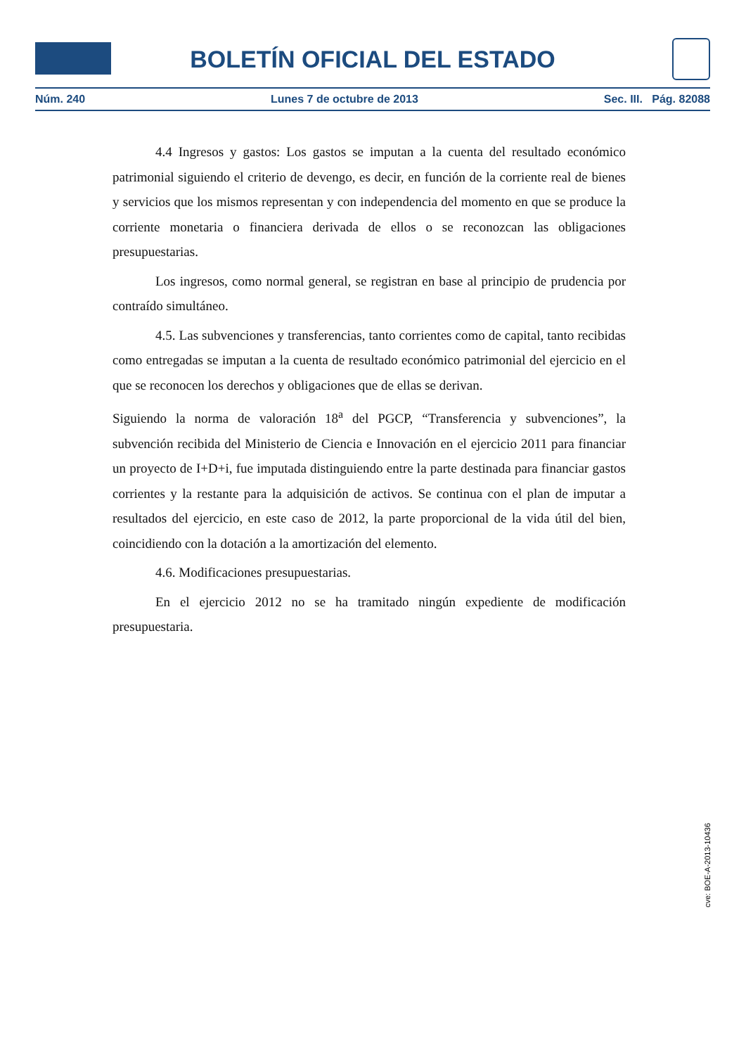BOLETÍN OFICIAL DEL ESTADO
Núm. 240 Lunes 7 de octubre de 2013 Sec. III. Pág. 82088
4.4 Ingresos y gastos: Los gastos se imputan a la cuenta del resultado económico patrimonial siguiendo el criterio de devengo, es decir, en función de la corriente real de bienes y servicios que los mismos representan y con independencia del momento en que se produce la corriente monetaria o financiera derivada de ellos o se reconozcan las obligaciones presupuestarias.
Los ingresos, como normal general, se registran en base al principio de prudencia por contraído simultáneo.
4.5. Las subvenciones y transferencias, tanto corrientes como de capital, tanto recibidas como entregadas se imputan a la cuenta de resultado económico patrimonial del ejercicio en el que se reconocen los derechos y obligaciones que de ellas se derivan.
Siguiendo la norma de valoración 18<sup>a</sup> del PGCP, “Transferencia y subvenciones”, la subvención recibida del Ministerio de Ciencia e Innovación en el ejercicio 2011 para financiar un proyecto de I+D+i, fue imputada distinguiendo entre la parte destinada para financiar gastos corrientes y la restante para la adquisición de activos. Se continua con el plan de imputar a resultados del ejercicio, en este caso de 2012, la parte proporcional de la vida útil del bien, coincidiendo con la dotación a la amortización del elemento.
4.6. Modificaciones presupuestarias.
En el ejercicio 2012 no se ha tramitado ningún expediente de modificación presupuestaria.
cve: BOE-A-2013-10436